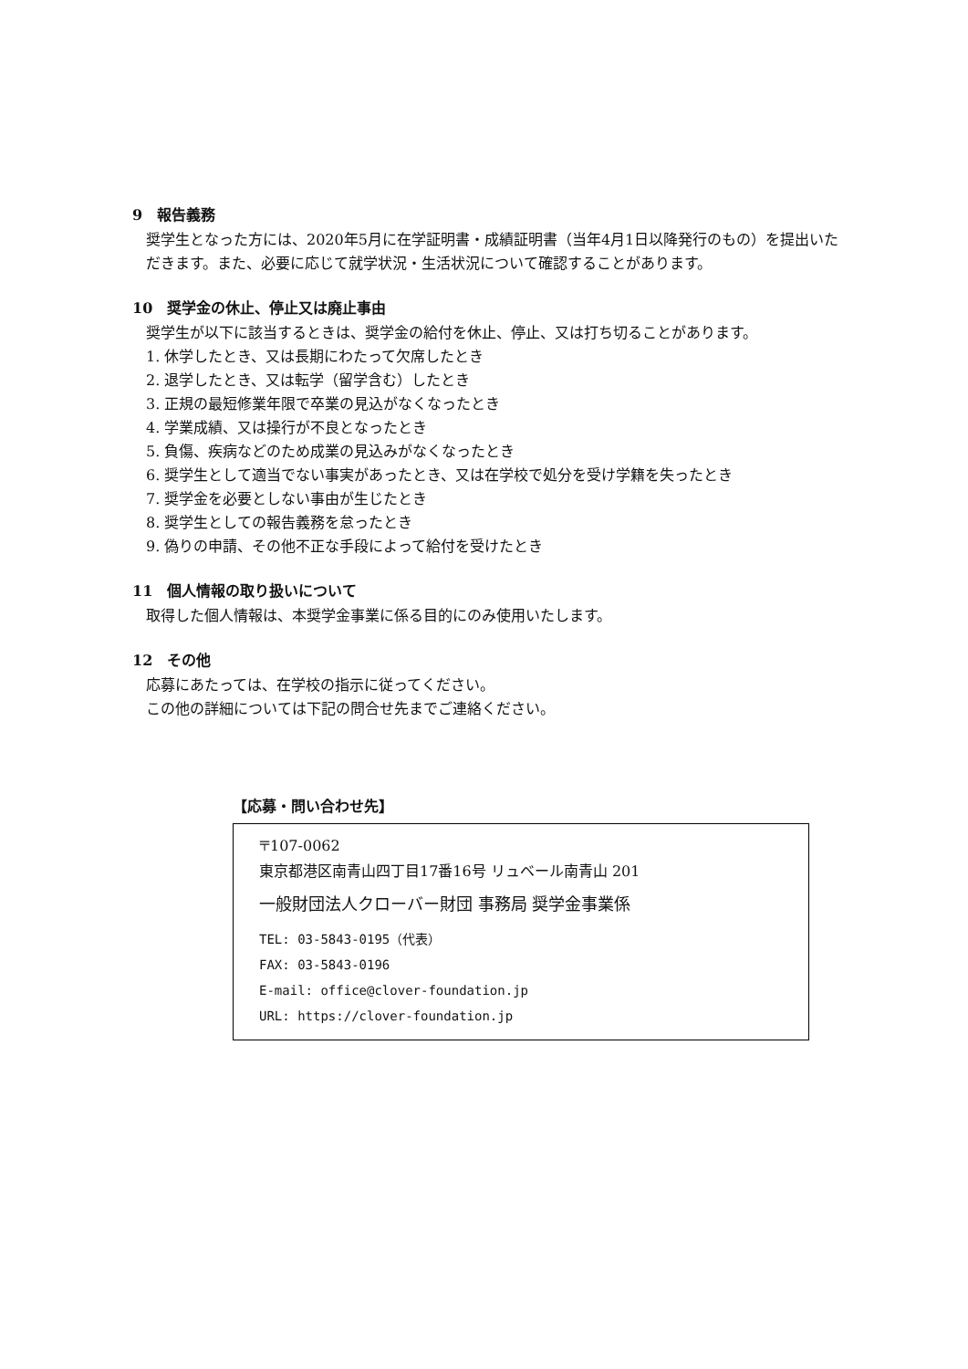9　報告義務
奨学生となった方には、2020年5月に在学証明書・成績証明書（当年4月1日以降発行のもの）を提出いただきます。また、必要に応じて就学状況・生活状況について確認することがあります。
10　奨学金の休止、停止又は廃止事由
奨学生が以下に該当するときは、奨学金の給付を休止、停止、又は打ち切ることがあります。
1. 休学したとき、又は長期にわたって欠席したとき
2. 退学したとき、又は転学（留学含む）したとき
3. 正規の最短修業年限で卒業の見込がなくなったとき
4. 学業成績、又は操行が不良となったとき
5. 負傷、疾病などのため成業の見込みがなくなったとき
6. 奨学生として適当でない事実があったとき、又は在学校で処分を受け学籍を失ったとき
7. 奨学金を必要としない事由が生じたとき
8. 奨学生としての報告義務を怠ったとき
9. 偽りの申請、その他不正な手段によって給付を受けたとき
11　個人情報の取り扱いについて
取得した個人情報は、本奨学金事業に係る目的にのみ使用いたします。
12　その他
応募にあたっては、在学校の指示に従ってください。
この他の詳細については下記の問合せ先までご連絡ください。
【応募・問い合わせ先】
〒107-0062
東京都港区南青山四丁目17番16号 リュベール南青山 201
一般財団法人クローバー財団 事務局 奨学金事業係
TEL: 03-5843-0195（代表）
FAX: 03-5843-0196
E-mail: office@clover-foundation.jp
URL: https://clover-foundation.jp